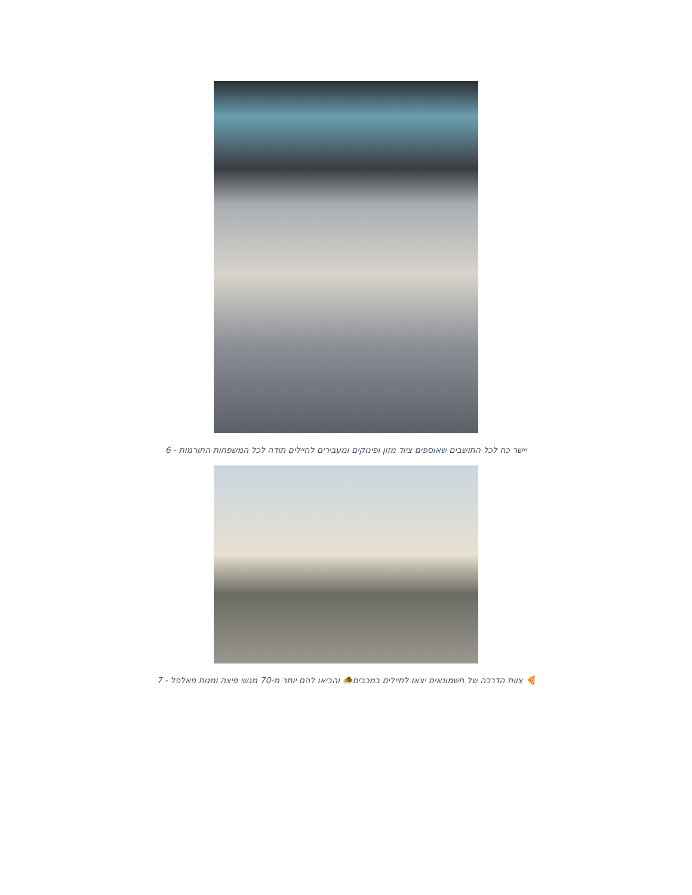יישר כח לכל התושבים שאוספים ציוד מזון ופינוקים ומעבירים לחיילים תודה לכל המשפחות התורמות - 6
🍕 צוות הדרכה של חשמונאים יצאו לחיילים במכבים🧆 והביאו להם יותר מ-70 מגשי פיצה ומנות פאלפל - 7